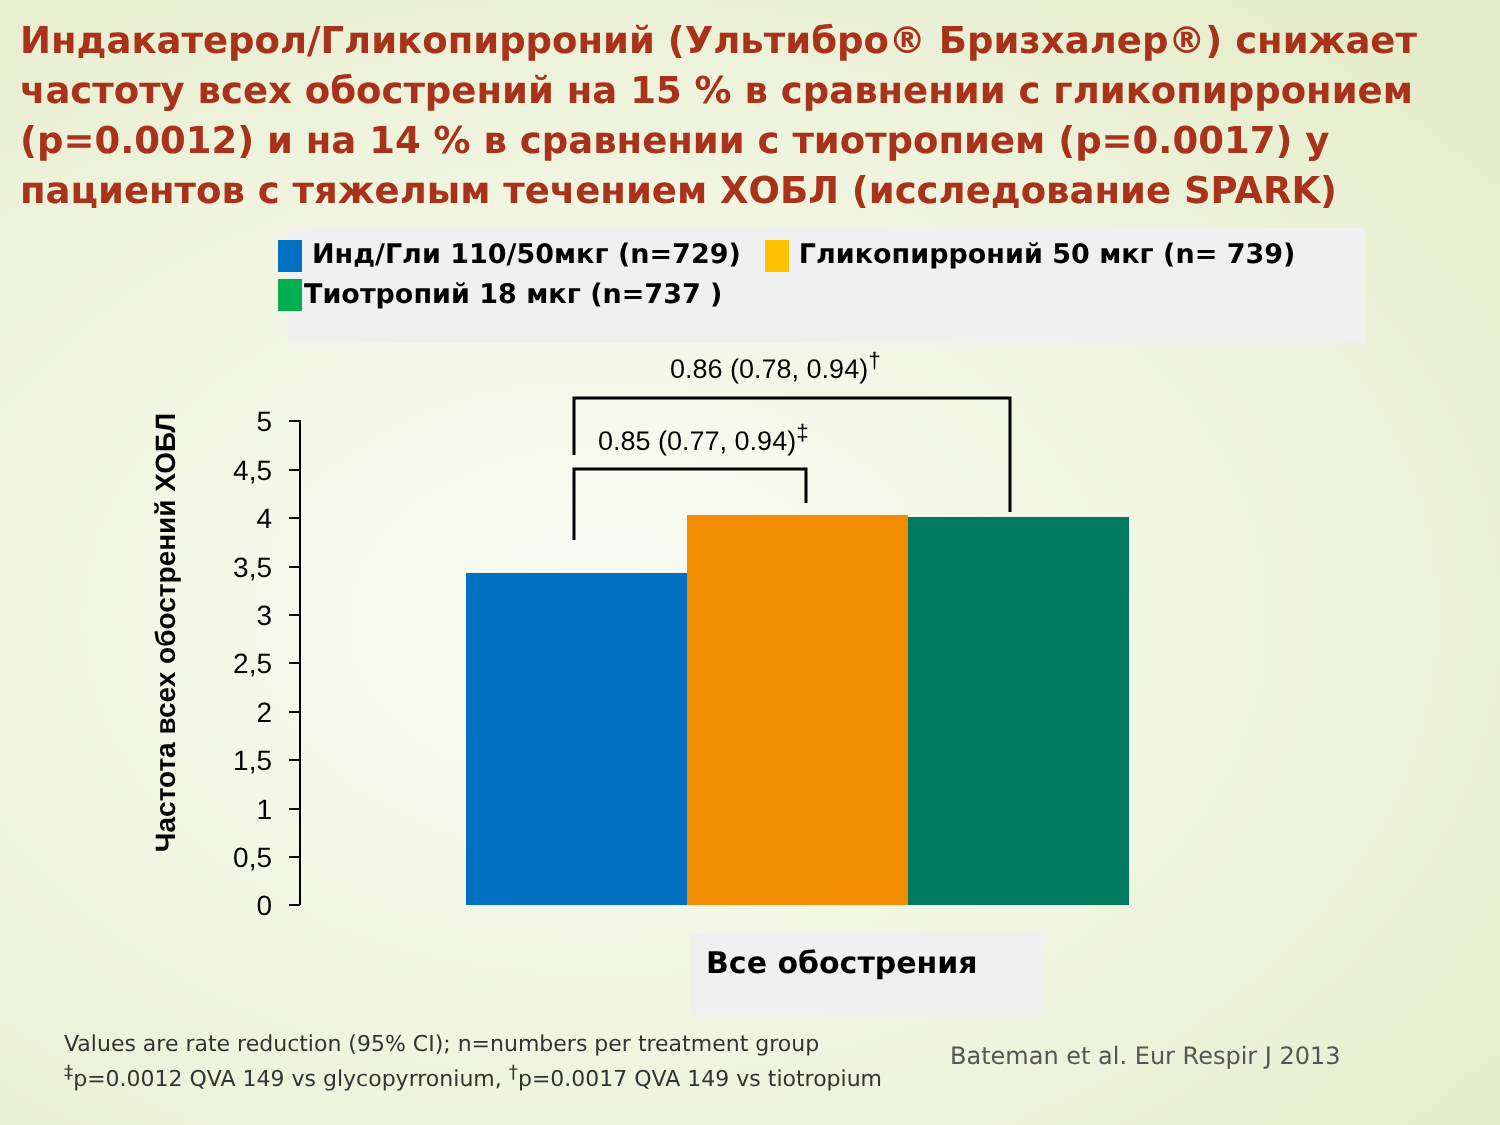Индакатерол/Гликопирроний (Ультибро® Бризхалер®) снижает частоту всех обострений на 15 % в сравнении с гликопирронием (p=0.0012) и на 14 % в сравнении с тиотропием (p=0.0017) у пациентов с тяжелым течением ХОБЛ (исследование SPARK)
Инд/Гли 110/50мкг (n=729) Гликопирроний 50 мкг (n= 739)
Тиотропий 18 мкг (n=737 )
Частота всех обострений ХОБЛ
5
4,5
4
3,5
3
2,5
2
1,5
1
0,5
0
0.86 (0.78, 0.94)<sup>†</sup>
0.85 (0.77, 0.94)<sup>‡</sup>
Все обострения
Values are rate reduction (95% CI); n=numbers per treatment group
<sup>‡</sup> p=0.0012 QVA 149 vs glycopyrronium, <sup>†</sup>p=0.0017 QVA 149 vs tiotropium
Bateman et al. Eur Respir J 2013